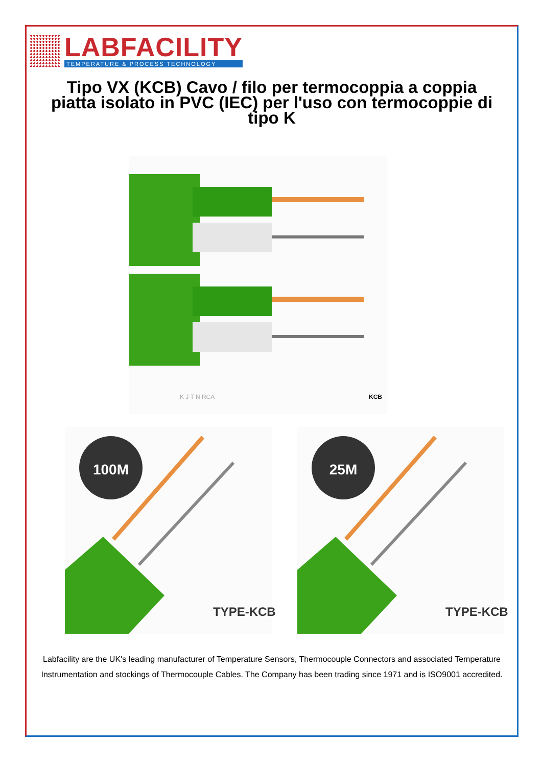LABFACILITY
TEMPERATURE & PROCESS TECHNOLOGY
Tipo VX (KCB) Cavo / filo per termocoppia a coppia piatta isolato in PVC (IEC) per l'uso con termocoppie di tipo K
K J T N RCA
KCB
100M
25M
TYPE-KCB
TYPE-KCB
Labfacility are the UK's leading manufacturer of Temperature Sensors, Thermocouple Connectors and associated Temperature Instrumentation and stockings of Thermocouple Cables. The Company has been trading since 1971 and is ISO9001 accredited.